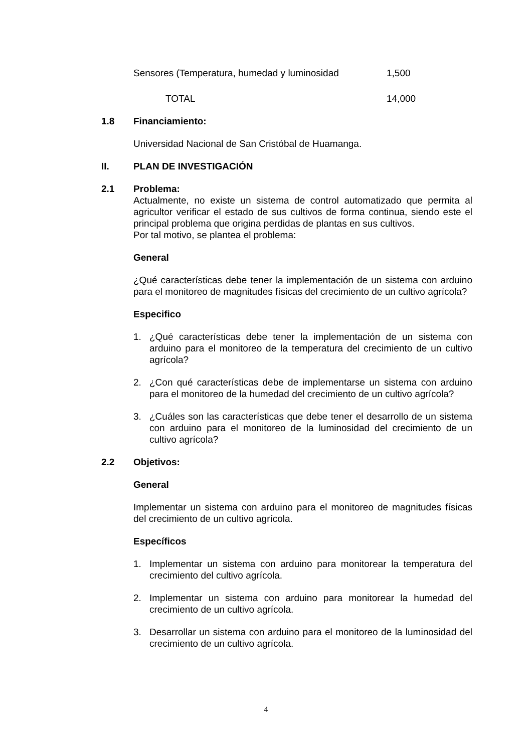| Sensores (Temperatura, humedad y luminosidad | 1,500 |
| TOTAL | 14,000 |
1.8 Financiamiento:
Universidad Nacional de San Cristóbal de Huamanga.
II. PLAN DE INVESTIGACIÓN
2.1 Problema:
Actualmente, no existe un sistema de control automatizado que permita al agricultor verificar el estado de sus cultivos de forma continua, siendo este el principal problema que origina perdidas de plantas en sus cultivos.
Por tal motivo, se plantea el problema:
General
¿Qué características debe tener la implementación de un sistema con arduino para el monitoreo de magnitudes físicas del crecimiento de un cultivo agrícola?
Especifico
1. ¿Qué características debe tener la implementación de un sistema con arduino para el monitoreo de la temperatura del crecimiento de un cultivo agrícola?
2. ¿Con qué características debe de implementarse un sistema con arduino para el monitoreo de la humedad del crecimiento de un cultivo agrícola?
3. ¿Cuáles son las características que debe tener el desarrollo de un sistema con arduino para el monitoreo de la luminosidad del crecimiento de un cultivo agrícola?
2.2 Objetivos:
General
Implementar un sistema con arduino para el monitoreo de magnitudes físicas del crecimiento de un cultivo agrícola.
Específicos
1. Implementar un sistema con arduino para monitorear la temperatura del crecimiento del cultivo agrícola.
2. Implementar un sistema con arduino para monitorear la humedad del crecimiento de un cultivo agrícola.
3. Desarrollar un sistema con arduino para el monitoreo de la luminosidad del crecimiento de un cultivo agrícola.
4